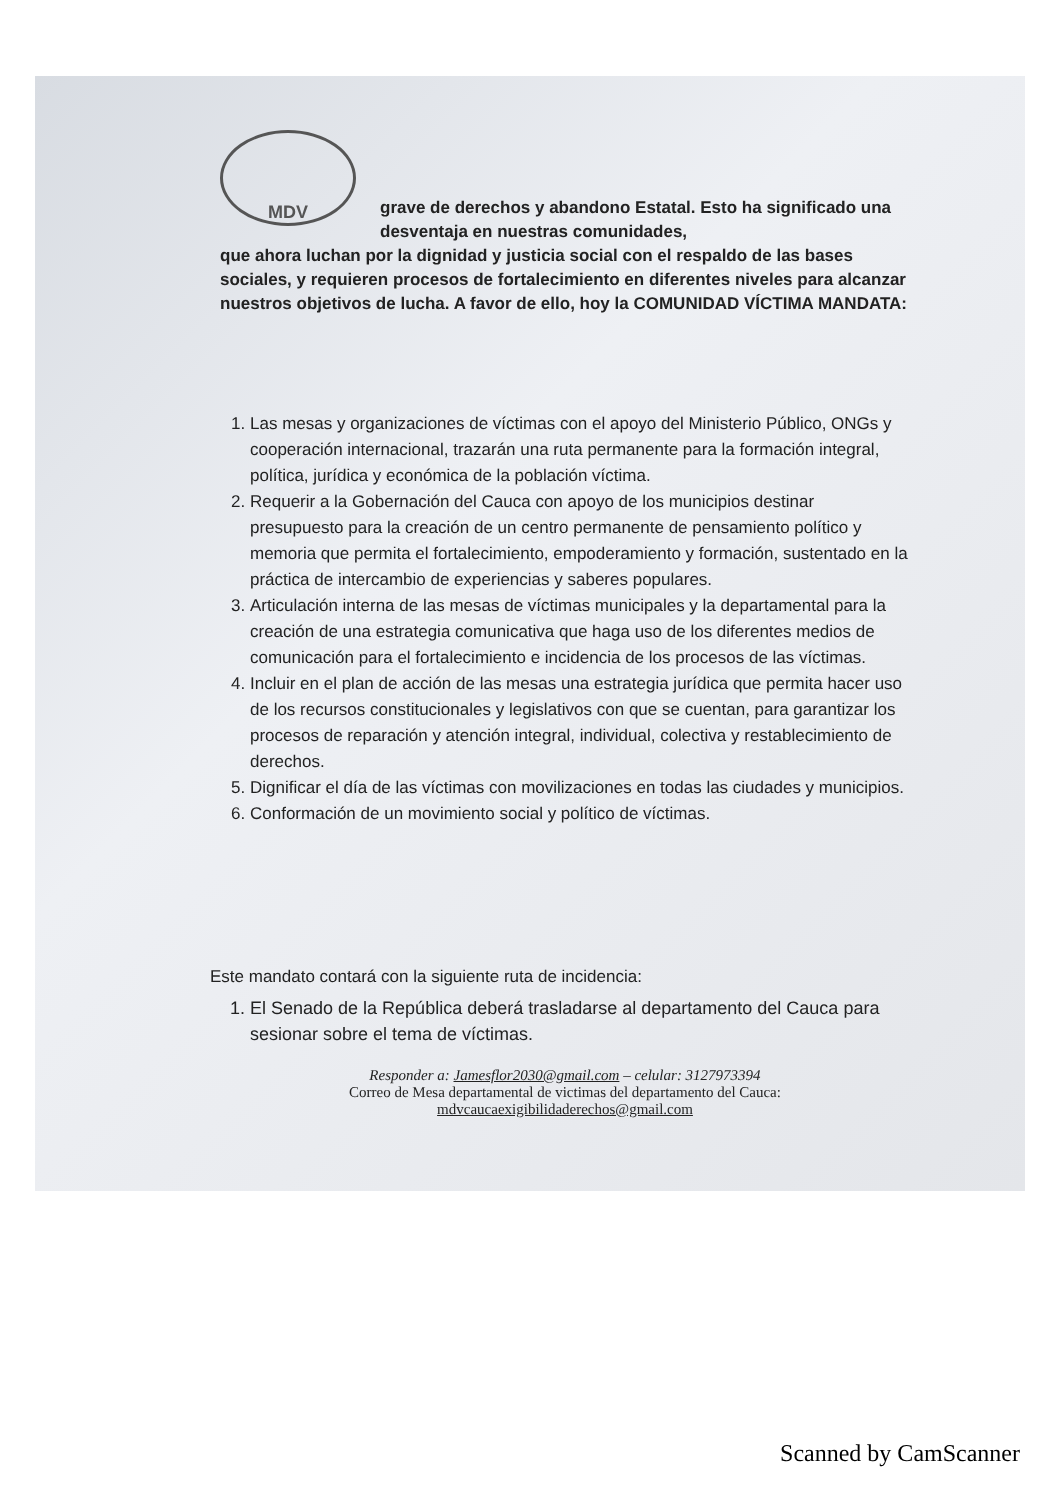MDV
grave de derechos y abandono Estatal. Esto ha significado una desventaja en nuestras comunidades,
que ahora luchan por la dignidad y justicia social con el respaldo de las bases sociales, y requieren procesos de fortalecimiento en diferentes niveles para alcanzar nuestros objetivos de lucha. A favor de ello, hoy la COMUNIDAD VÍCTIMA MANDATA:
1. Las mesas y organizaciones de víctimas con el apoyo del Ministerio Público, ONGs y cooperación internacional, trazarán una ruta permanente para la formación integral, política, jurídica y económica de la población víctima.
2. Requerir a la Gobernación del Cauca con apoyo de los municipios destinar presupuesto para la creación de un centro permanente de pensamiento político y memoria que permita el fortalecimiento, empoderamiento y formación, sustentado en la práctica de intercambio de experiencias y saberes populares.
3. Articulación interna de las mesas de víctimas municipales y la departamental para la creación de una estrategia comunicativa que haga uso de los diferentes medios de comunicación para el fortalecimiento e incidencia de los procesos de las víctimas.
4. Incluir en el plan de acción de las mesas una estrategia jurídica que permita hacer uso de los recursos constitucionales y legislativos con que se cuentan, para garantizar los procesos de reparación y atención integral, individual, colectiva y restablecimiento de derechos.
5. Dignificar el día de las víctimas con movilizaciones en todas las ciudades y municipios.
6. Conformación de un movimiento social y político de víctimas.
Este mandato contará con la siguiente ruta de incidencia:
1. El Senado de la República deberá trasladarse al departamento del Cauca para sesionar sobre el tema de víctimas.
Responder a: Jamesflor2030@gmail.com – celular: 3127973394
Correo de Mesa departamental de victimas del departamento del Cauca:
mdvcaucaexigibilidaderechos@gmail.com
Scanned by CamScanner